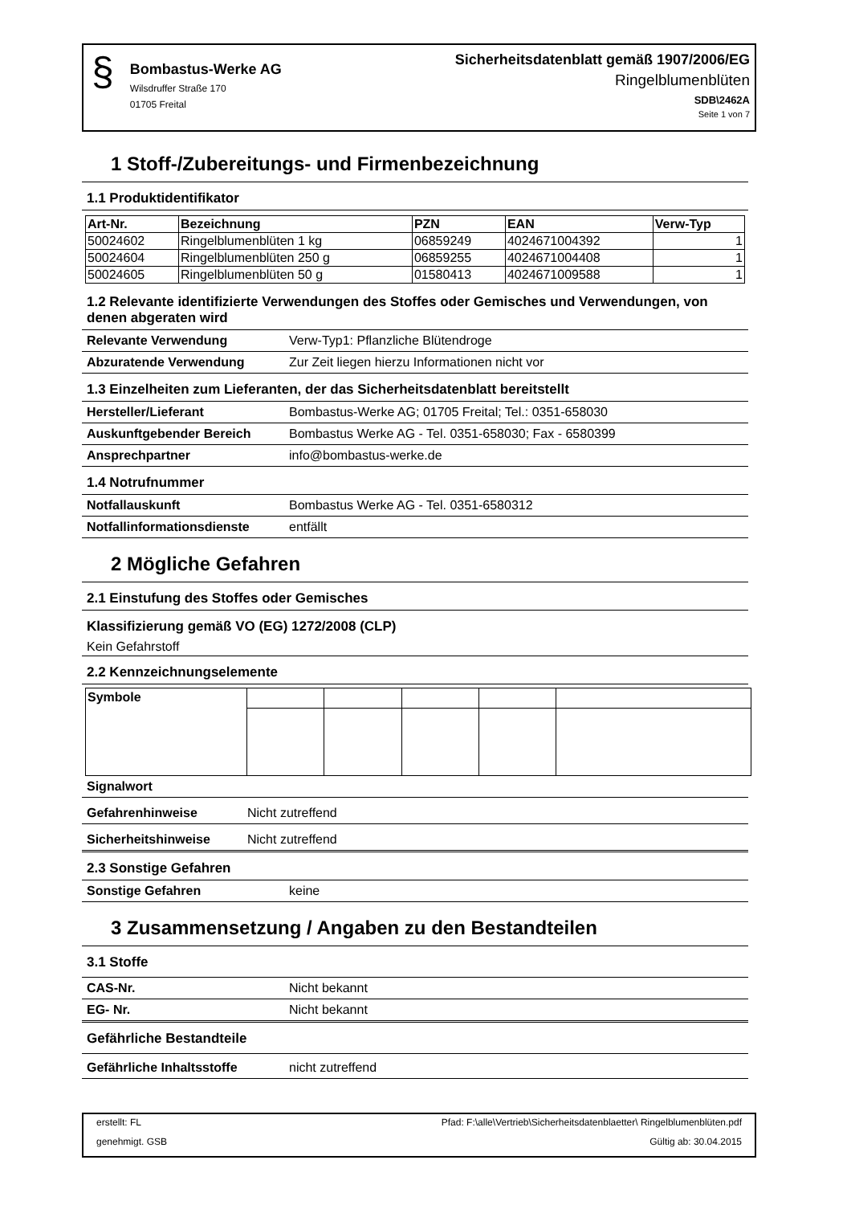§
Bombastus-Werke AG
Wilsdruffer Straße 170
01705 Freital
Sicherheitsdatenblatt gemäß 1907/2006/EG
Ringelblumenblüten
SDB\2462A
Seite 1 von 7
1 Stoff-/Zubereitungs- und Firmenbezeichnung
1.1 Produktidentifikator
| Art-Nr. | Bezeichnung | PZN | EAN | Verw-Typ |
| --- | --- | --- | --- | --- |
| 50024602 | Ringelblumenblüten 1 kg | 06859249 | 4024671004392 | 1 |
| 50024604 | Ringelblumenblüten 250 g | 06859255 | 4024671004408 | 1 |
| 50024605 | Ringelblumenblüten 50 g | 01580413 | 4024671009588 | 1 |
1.2 Relevante identifizierte Verwendungen des Stoffes oder Gemisches und Verwendungen, von denen abgeraten wird
Relevante Verwendung Verw-Typ1: Pflanzliche Blütendroge
Abzuratende Verwendung Zur Zeit liegen hierzu Informationen nicht vor
1.3 Einzelheiten zum Lieferanten, der das Sicherheitsdatenblatt bereitstellt
Hersteller/Lieferant Bombastus-Werke AG; 01705 Freital; Tel.: 0351-658030
Auskunftgebender Bereich Bombastus Werke AG - Tel. 0351-658030; Fax - 6580399
Ansprechpartner info@bombastus-werke.de
1.4 Notrufnummer
Notfallauskunft Bombastus Werke AG - Tel. 0351-6580312
Notfallinformationsdienste entfällt
2 Mögliche Gefahren
2.1 Einstufung des Stoffes oder Gemisches
Klassifizierung gemäß VO (EG) 1272/2008 (CLP)
Kein Gefahrstoff
2.2 Kennzeichnungselemente
| Symbole | | | | | |
Signalwort
Gefahrenhinweise Nicht zutreffend
Sicherheitshinweise Nicht zutreffend
2.3 Sonstige Gefahren
Sonstige Gefahren keine
3 Zusammensetzung / Angaben zu den Bestandteilen
3.1 Stoffe
CAS-Nr. Nicht bekannt
EG- Nr. Nicht bekannt
Gefährliche Bestandteile
Gefährliche Inhaltsstoffe nicht zutreffend
erstellt: FL
genehmigt. GSB
Pfad: F:\alle\Vertrieb\Sicherheitsdatenblaetter\ Ringelblumenblüten.pdf
Gültig ab: 30.04.2015